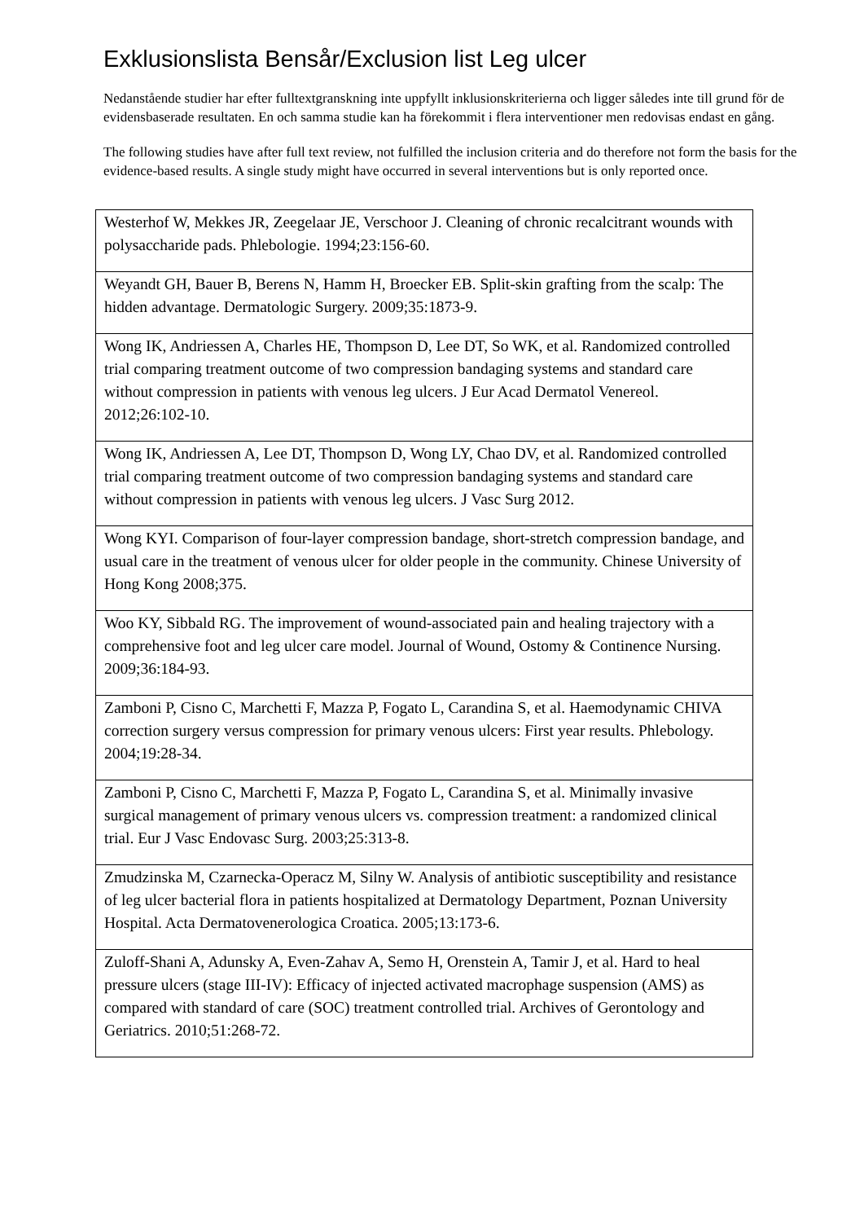Exklusionslista Bensår/Exclusion list Leg ulcer
Nedanstående studier har efter fulltextgranskning inte uppfyllt inklusionskriterierna och ligger således inte till grund för de evidensbaserade resultaten. En och samma studie kan ha förekommit i flera interventioner men redovisas endast en gång.
The following studies have after full text review, not fulfilled the inclusion criteria and do therefore not form the basis for the evidence-based results. A single study might have occurred in several interventions but is only reported once.
| Westerhof W, Mekkes JR, Zeegelaar JE, Verschoor J. Cleaning of chronic recalcitrant wounds with polysaccharide pads. Phlebologie. 1994;23:156-60. |
| Weyandt GH, Bauer B, Berens N, Hamm H, Broecker EB. Split-skin grafting from the scalp: The hidden advantage. Dermatologic Surgery. 2009;35:1873-9. |
| Wong IK, Andriessen A, Charles HE, Thompson D, Lee DT, So WK, et al. Randomized controlled trial comparing treatment outcome of two compression bandaging systems and standard care without compression in patients with venous leg ulcers. J Eur Acad Dermatol Venereol. 2012;26:102-10. |
| Wong IK, Andriessen A, Lee DT, Thompson D, Wong LY, Chao DV, et al. Randomized controlled trial comparing treatment outcome of two compression bandaging systems and standard care without compression in patients with venous leg ulcers. J Vasc Surg 2012. |
| Wong KYI. Comparison of four-layer compression bandage, short-stretch compression bandage, and usual care in the treatment of venous ulcer for older people in the community. Chinese University of Hong Kong 2008;375. |
| Woo KY, Sibbald RG. The improvement of wound-associated pain and healing trajectory with a comprehensive foot and leg ulcer care model. Journal of Wound, Ostomy & Continence Nursing. 2009;36:184-93. |
| Zamboni P, Cisno C, Marchetti F, Mazza P, Fogato L, Carandina S, et al. Haemodynamic CHIVA correction surgery versus compression for primary venous ulcers: First year results. Phlebology. 2004;19:28-34. |
| Zamboni P, Cisno C, Marchetti F, Mazza P, Fogato L, Carandina S, et al. Minimally invasive surgical management of primary venous ulcers vs. compression treatment: a randomized clinical trial. Eur J Vasc Endovasc Surg. 2003;25:313-8. |
| Zmudzinska M, Czarnecka-Operacz M, Silny W. Analysis of antibiotic susceptibility and resistance of leg ulcer bacterial flora in patients hospitalized at Dermatology Department, Poznan University Hospital. Acta Dermatovenerologica Croatica. 2005;13:173-6. |
| Zuloff-Shani A, Adunsky A, Even-Zahav A, Semo H, Orenstein A, Tamir J, et al. Hard to heal pressure ulcers (stage III-IV): Efficacy of injected activated macrophage suspension (AMS) as compared with standard of care (SOC) treatment controlled trial. Archives of Gerontology and Geriatrics. 2010;51:268-72. |